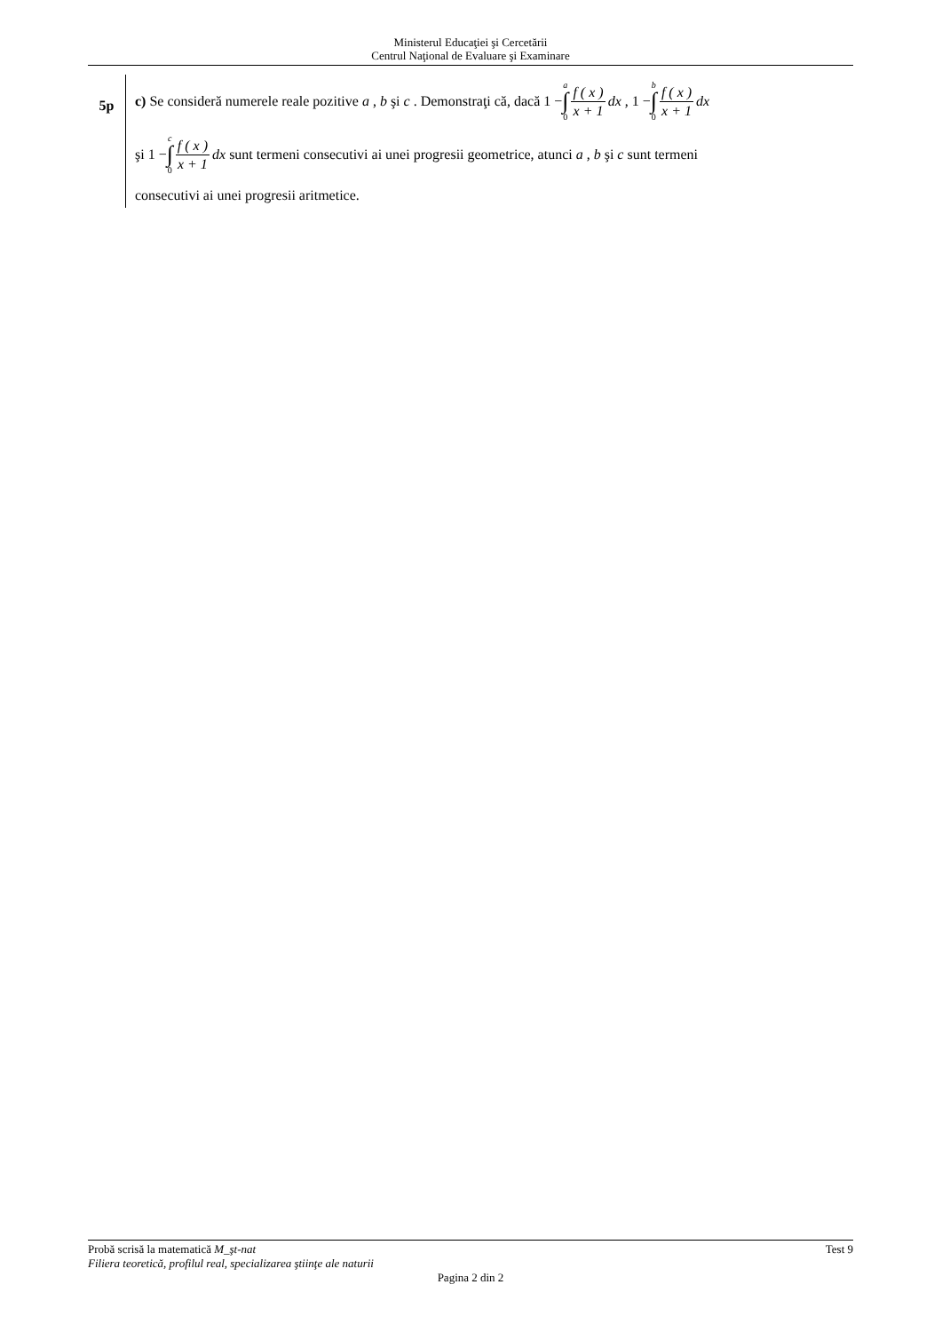Ministerul Educaţiei şi Cercetării
Centrul Naţional de Evaluare şi Examinare
5p
c) Se consideră numerele reale pozitive a , b şi c . Demonstraţi că, dacă 1 − a ∫ 0 f ( x ) x + 1 dx , 1 − b ∫ 0 f ( x ) x + 1 dx
şi 1 − c ∫ 0 f ( x ) x + 1 dx sunt termeni consecutivi ai unei progresii geometrice, atunci a , b şi c sunt termeni
consecutivi ai unei progresii aritmetice.
Probă scrisă la matematică M_şt-nat Test 9
Filiera teoretică, profilul real, specializarea ştiinţe ale naturii
Pagina 2 din 2